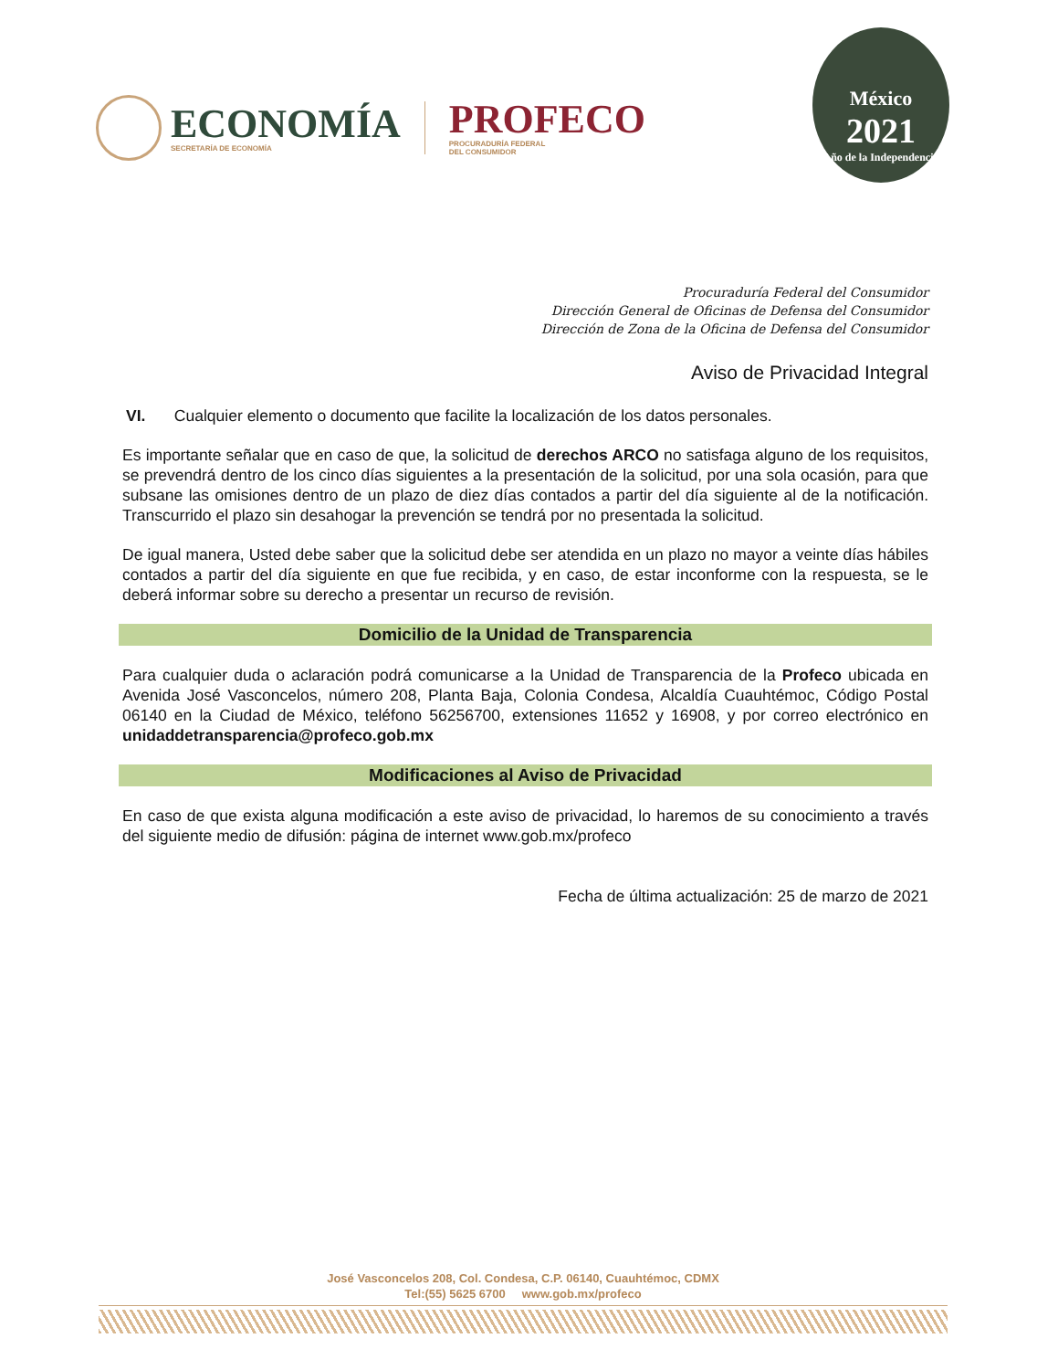ECONOMÍA
SECRETARÍA DE ECONOMÍA
PROFECO
PROCURADURÍA FEDERAL
DEL CONSUMIDOR
México
2021
Año de la Independencia
Procuraduría Federal del Consumidor
Dirección General de Oficinas de Defensa del Consumidor
Dirección de Zona de la Oficina de Defensa del Consumidor
Aviso de Privacidad Integral
VI. Cualquier elemento o documento que facilite la localización de los datos personales.
Es importante señalar que en caso de que, la solicitud de derechos ARCO no satisfaga alguno de los requisitos, se prevendrá dentro de los cinco días siguientes a la presentación de la solicitud, por una sola ocasión, para que subsane las omisiones dentro de un plazo de diez días contados a partir del día siguiente al de la notificación. Transcurrido el plazo sin desahogar la prevención se tendrá por no presentada la solicitud.
De igual manera, Usted debe saber que la solicitud debe ser atendida en un plazo no mayor a veinte días hábiles contados a partir del día siguiente en que fue recibida, y en caso, de estar inconforme con la respuesta, se le deberá informar sobre su derecho a presentar un recurso de revisión.
Domicilio de la Unidad de Transparencia
Para cualquier duda o aclaración podrá comunicarse a la Unidad de Transparencia de la Profeco ubicada en Avenida José Vasconcelos, número 208, Planta Baja, Colonia Condesa, Alcaldía Cuauhtémoc, Código Postal 06140 en la Ciudad de México, teléfono 56256700, extensiones 11652 y 16908, y por correo electrónico en unidaddetransparencia@profeco.gob.mx
Modificaciones al Aviso de Privacidad
En caso de que exista alguna modificación a este aviso de privacidad, lo haremos de su conocimiento a través del siguiente medio de difusión: página de internet www.gob.mx/profeco
Fecha de última actualización: 25 de marzo de 2021
José Vasconcelos 208, Col. Condesa, C.P. 06140, Cuauhtémoc, CDMX
Tel:(55) 5625 6700 www.gob.mx/profeco